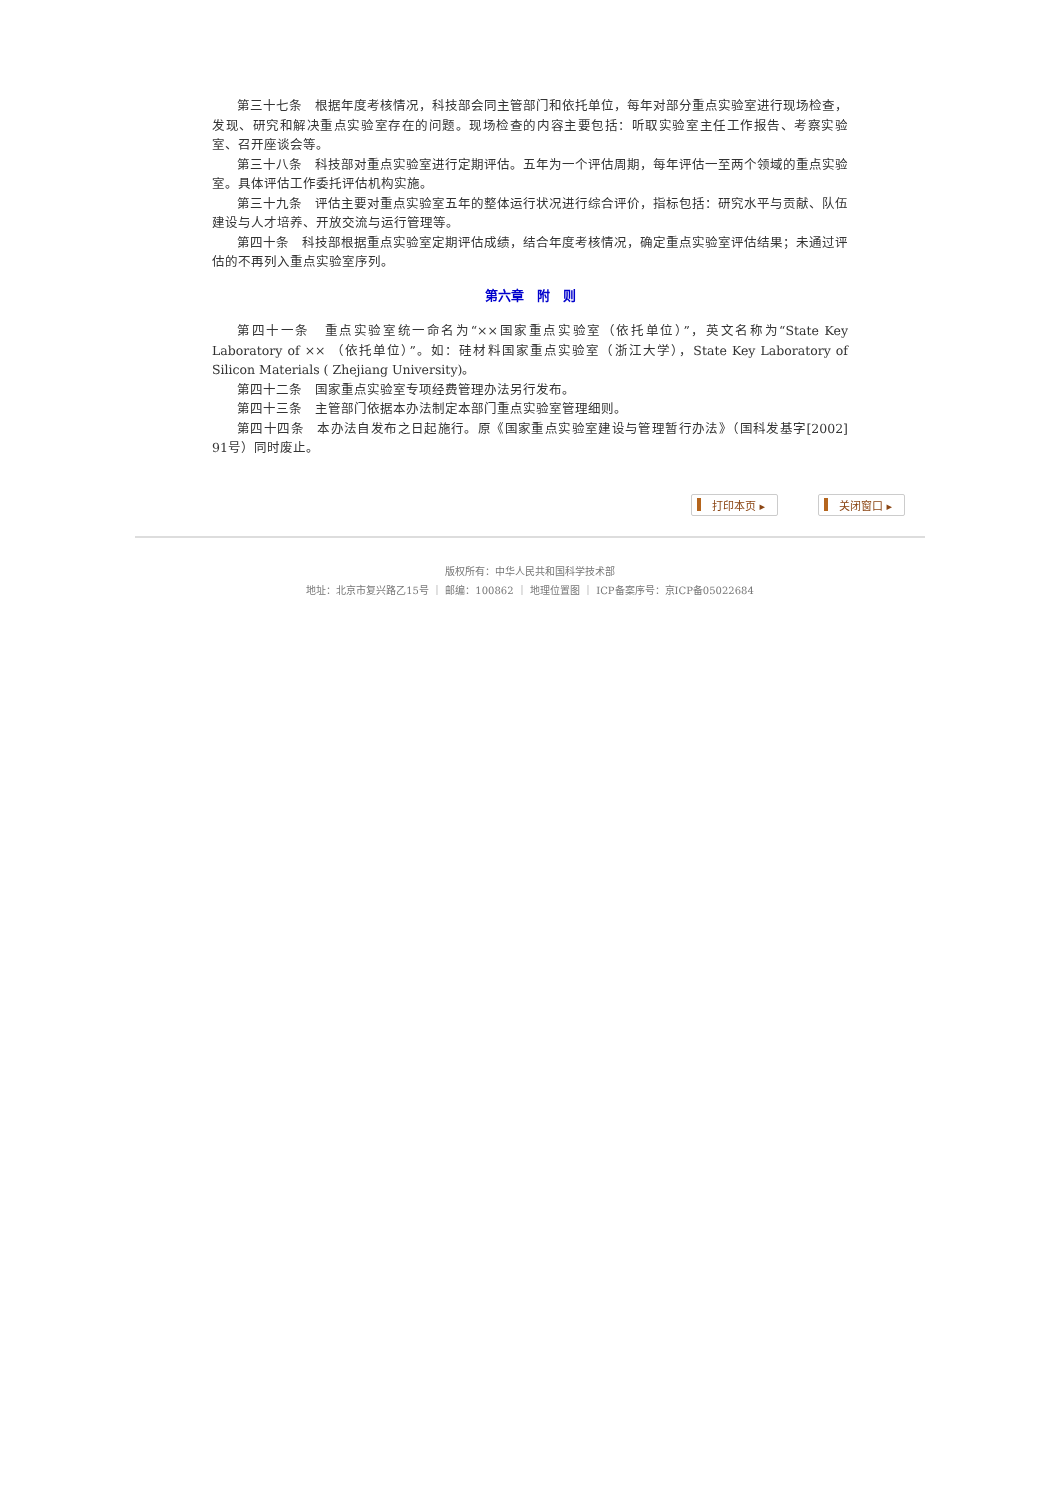第三十七条　根据年度考核情况，科技部会同主管部门和依托单位，每年对部分重点实验室进行现场检查，发现、研究和解决重点实验室存在的问题。现场检查的内容主要包括：听取实验室主任工作报告、考察实验室、召开座谈会等。
第三十八条　科技部对重点实验室进行定期评估。五年为一个评估周期，每年评估一至两个领域的重点实验室。具体评估工作委托评估机构实施。
第三十九条　评估主要对重点实验室五年的整体运行状况进行综合评价，指标包括：研究水平与贡献、队伍建设与人才培养、开放交流与运行管理等。
第四十条　科技部根据重点实验室定期评估成绩，结合年度考核情况，确定重点实验室评估结果；未通过评估的不再列入重点实验室序列。
第六章　附　则
第四十一条　重点实验室统一命名为“××国家重点实验室（依托单位）”，英文名称为“State Key Laboratory of ×× （依托单位）”。如：硅材料国家重点实验室（浙江大学），State Key Laboratory of Silicon Materials ( Zhejiang University)。
第四十二条　国家重点实验室专项经费管理办法另行发布。
第四十三条　主管部门依据本办法制定本部门重点实验室管理细则。
第四十四条　本办法自发布之日起施行。原《国家重点实验室建设与管理暂行办法》（国科发基字[2002] 91号）同时废止。
打印本页 ▸ 关闭窗口 ▸
版权所有：中华人民共和国科学技术部
地址：北京市复兴路乙15号 ｜ 邮编：100862 ｜ 地理位置图 ｜ ICP备案序号：京ICP备05022684